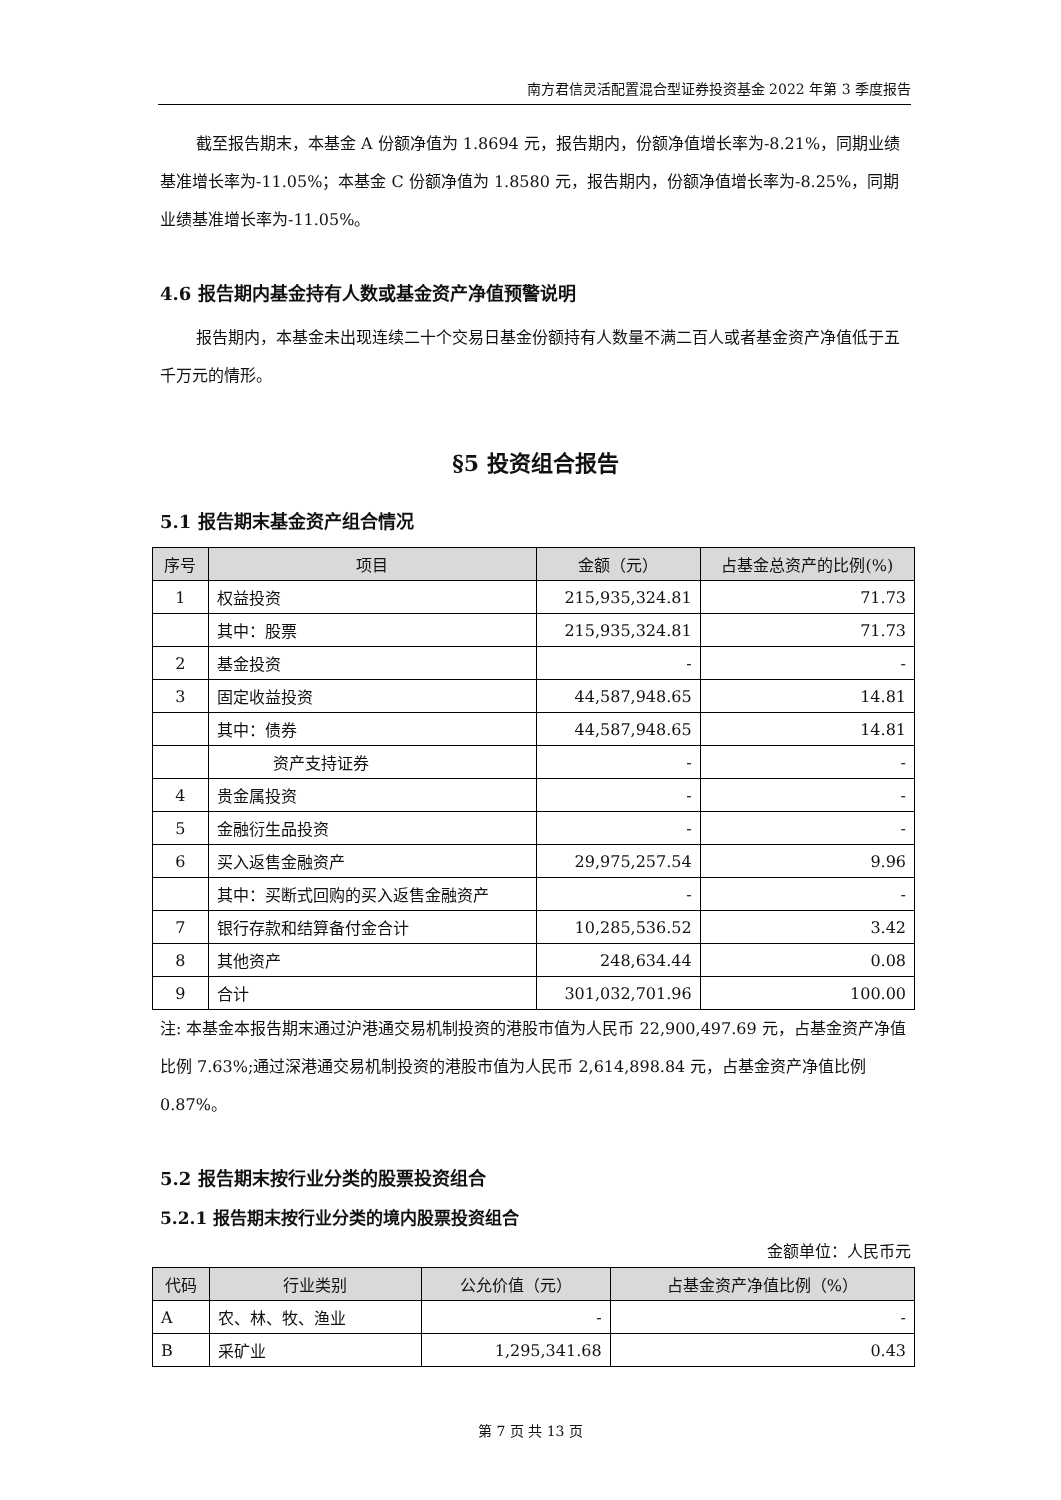南方君信灵活配置混合型证券投资基金 2022 年第 3 季度报告
截至报告期末，本基金 A 份额净值为 1.8694 元，报告期内，份额净值增长率为-8.21%，同期业绩基准增长率为-11.05%；本基金 C 份额净值为 1.8580 元，报告期内，份额净值增长率为-8.25%，同期业绩基准增长率为-11.05%。
4.6 报告期内基金持有人数或基金资产净值预警说明
报告期内，本基金未出现连续二十个交易日基金份额持有人数量不满二百人或者基金资产净值低于五千万元的情形。
§5 投资组合报告
5.1 报告期末基金资产组合情况
| 序号 | 项目 | 金额（元） | 占基金总资产的比例(%) |
| --- | --- | --- | --- |
| 1 | 权益投资 | 215,935,324.81 | 71.73 |
| | 其中：股票 | 215,935,324.81 | 71.73 |
| 2 | 基金投资 | - | - |
| 3 | 固定收益投资 | 44,587,948.65 | 14.81 |
| | 其中：债券 | 44,587,948.65 | 14.81 |
| | 资产支持证券 | - | - |
| 4 | 贵金属投资 | - | - |
| 5 | 金融衍生品投资 | - | - |
| 6 | 买入返售金融资产 | 29,975,257.54 | 9.96 |
| | 其中：买断式回购的买入返售金融资产 | - | - |
| 7 | 银行存款和结算备付金合计 | 10,285,536.52 | 3.42 |
| 8 | 其他资产 | 248,634.44 | 0.08 |
| 9 | 合计 | 301,032,701.96 | 100.00 |
注: 本基金本报告期末通过沪港通交易机制投资的港股市值为人民币 22,900,497.69 元，占基金资产净值比例 7.63%;通过深港通交易机制投资的港股市值为人民币 2,614,898.84 元，占基金资产净值比例 0.87%。
5.2 报告期末按行业分类的股票投资组合
5.2.1 报告期末按行业分类的境内股票投资组合
金额单位：人民币元
| 代码 | 行业类别 | 公允价值（元） | 占基金资产净值比例（%） |
| --- | --- | --- | --- |
| A | 农、林、牧、渔业 | - | - |
| B | 采矿业 | 1,295,341.68 | 0.43 |
第 7 页 共 13 页